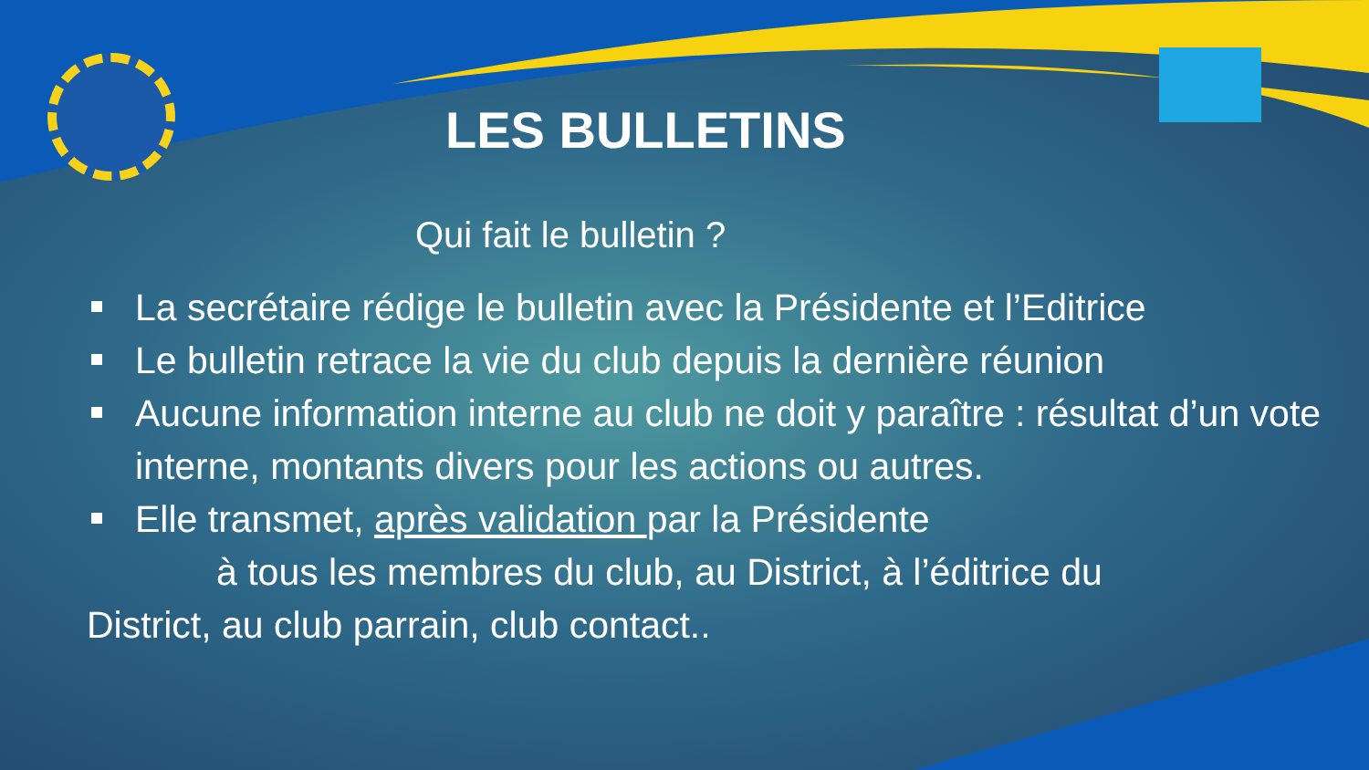LES BULLETINS
Qui fait le bulletin ?
La secrétaire rédige le bulletin avec la Présidente et l’Editrice
Le bulletin retrace la vie du club depuis la dernière réunion
Aucune information interne au club ne doit y paraître : résultat d’un vote interne, montants divers pour les actions ou autres.
Elle transmet, après validation par la Présidente
à tous les membres du club, au District, à l’éditrice du
District, au club parrain, club contact..